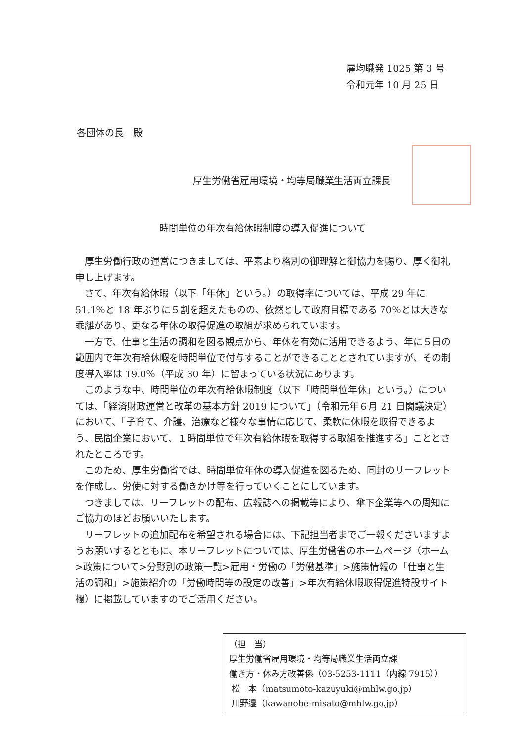雇均職発 1025 第 3 号
令和元年 10 月 25 日
各団体の長　殿
厚生労働省雇用環境・均等局職業生活両立課長
時間単位の年次有給休暇制度の導入促進について
厚生労働行政の運営につきましては、平素より格別の御理解と御協力を賜り、厚く御礼申し上げます。
さて、年次有給休暇（以下「年休」という。）の取得率については、平成 29 年に 51.1％と 18 年ぶりに５割を超えたものの、依然として政府目標である 70％とは大きな乖離があり、更なる年休の取得促進の取組が求められています。
一方で、仕事と生活の調和を図る観点から、年休を有効に活用できるよう、年に５日の範囲内で年次有給休暇を時間単位で付与することができることとされていますが、その制度導入率は 19.0％（平成 30 年）に留まっている状況にあります。
このような中、時間単位の年次有給休暇制度（以下「時間単位年休」という。）については、「経済財政運営と改革の基本方針 2019 について」（令和元年６月 21 日閣議決定）において、「子育て、介護、治療など様々な事情に応じて、柔軟に休暇を取得できるよう、民間企業において、１時間単位で年次有給休暇を取得する取組を推進する」こととされたところです。
このため、厚生労働省では、時間単位年休の導入促進を図るため、同封のリーフレットを作成し、労使に対する働きかけ等を行っていくことにしています。
つきましては、リーフレットの配布、広報誌への掲載等により、傘下企業等への周知にご協力のほどお願いいたします。
リーフレットの追加配布を希望される場合には、下記担当者までご一報くださいますようお願いするとともに、本リーフレットについては、厚生労働省のホームページ（ホーム>政策について>分野別の政策一覧>雇用・労働の「労働基準」>施策情報の「仕事と生活の調和」>施策紹介の「労働時間等の設定の改善」>年次有給休暇取得促進特設サイト欄）に掲載していますのでご活用ください。
（担　当）
厚生労働省雇用環境・均等局職業生活両立課
働き方・休み方改善係（03-5253-1111（内線 7915））
松　本（matsumoto-kazuyuki@mhlw.go.jp）
川野邉（kawanobe-misato@mhlw.go.jp）